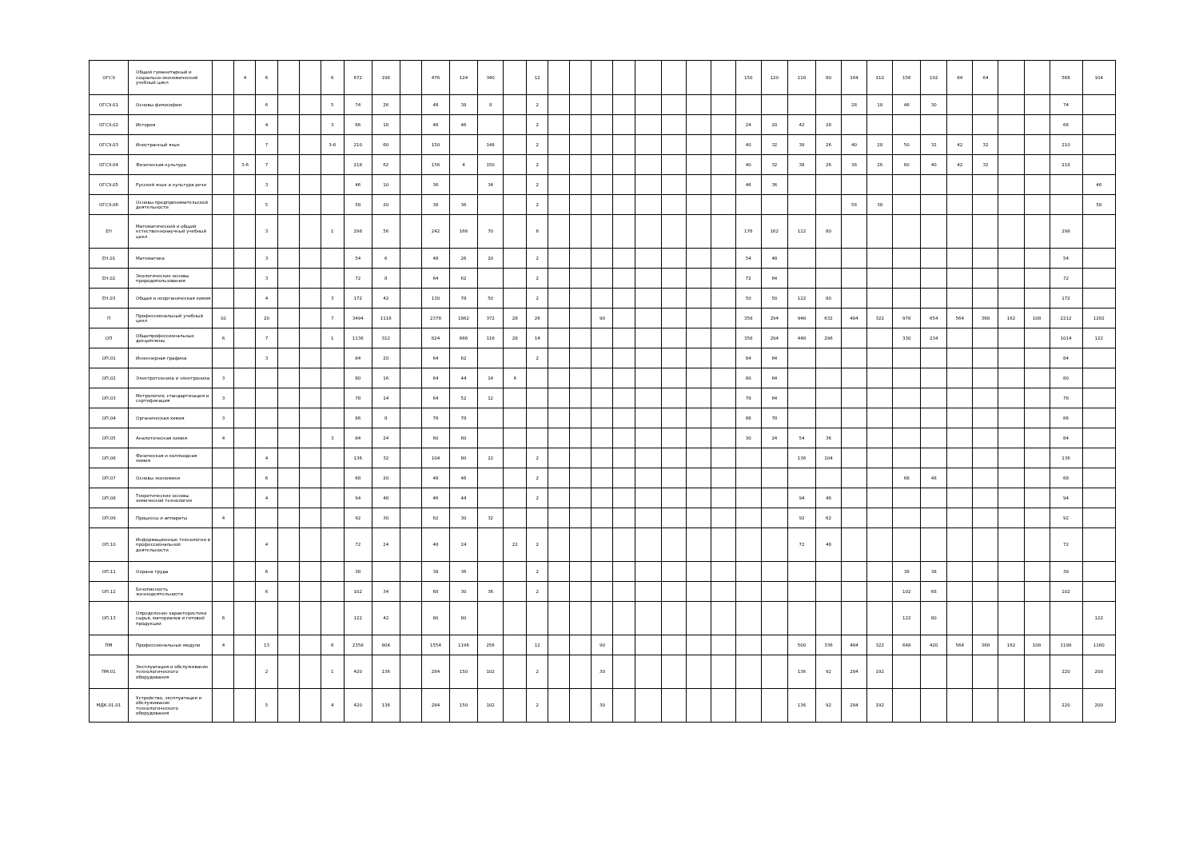| ОГСЭ | Общий гуманитарный и социально-экономический учебный цикл | | 4 | 6 | | | 6 | 672 | 196 | | 476 | 124 | 340 | | 12 | | | | | | | | | 150 | 120 | 118 | 80 | 164 | 110 | 156 | 102 | 84 | 64 | | | 568 | 104 |
| ОГСЭ.01 | Основы философии | | | 6 | | | 5 | 74 | 26 | | 48 | 38 | 8 | | 2 | | | | | | | | | | | | | 28 | 18 | 46 | 30 | | | | | 74 | |
| ОГСЭ.02 | История | | | 4 | | | 3 | 66 | 18 | | 48 | 46 | | | 2 | | | | | | | | | 24 | 20 | 42 | 28 | | | | | | | | | 66 | |
| ОГСЭ.03 | Иностранный язык | | | 7 | | | 3-6 | 210 | 60 | | 150 | | 148 | | 2 | | | | | | | | | 40 | 32 | 38 | 26 | 40 | 28 | 50 | 32 | 42 | 32 | | | 210 | |
| ОГСЭ.04 | Физическая культура | | 3-6 | 7 | | | | 218 | 62 | | 156 | 4 | 150 | | 2 | | | | | | | | | 40 | 32 | 38 | 26 | 38 | 26 | 60 | 40 | 42 | 32 | | | 218 | |
| ОГСЭ.05 | Русский язык и культура речи | | | 3 | | | | 46 | 10 | | 36 | | 34 | | 2 | | | | | | | | | 46 | 36 | | | | | | | | | | | | 46 |
| ОГСЭ.06 | Основы предпринимательской деятельности | | | 5 | | | | 58 | 20 | | 38 | 36 | | | 2 | | | | | | | | | | | | | 58 | 38 | | | | | | | | 58 |
| ЕН | Математический и общий естественнонаучный учебный цикл | | | 3 | | | 1 | 298 | 56 | | 242 | 166 | 70 | | 6 | | | | | | | | | 176 | 162 | 122 | 80 | | | | | | | | | 298 | |
| ЕН.01 | Математика | | | 3 | | | | 54 | 6 | | 48 | 26 | 20 | | 2 | | | | | | | | | 54 | 48 | | | | | | | | | | | 54 | |
| ЕН.02 | Экологические основы природопользования | | | 3 | | | | 72 | 8 | | 64 | 62 | | | 2 | | | | | | | | | 72 | 64 | | | | | | | | | | | 72 | |
| ЕН.03 | Общая и неорганическая химия | | | 4 | | | 3 | 172 | 42 | | 130 | 78 | 50 | | 2 | | | | | | | | | 50 | 50 | 122 | 80 | | | | | | | | | 172 | |
| П | Профессиональный учебный цикл | 10 | | 20 | | | 7 | 3494 | 1116 | | 2378 | 1862 | 372 | 28 | 26 | | | 90 | | | | | | 358 | 294 | 948 | 632 | 484 | 322 | 978 | 654 | 564 | 368 | 162 | 108 | 2212 | 1282 |
| ОП | Общепрофессиональные дисциплины | 6 | | 7 | | | 1 | 1136 | 312 | | 824 | 666 | 116 | 28 | 14 | | | | | | | | | 358 | 294 | 448 | 296 | | | 330 | 234 | | | | | 1014 | 122 |
| ОП.01 | Инженерная графика | | | 3 | | | | 84 | 20 | | 64 | 62 | | | 2 | | | | | | | | | 84 | 64 | | | | | | | | | | | 84 | |
| ОП.02 | Электротехника и электроника | 3 | | | | | | 80 | 16 | | 64 | 44 | 14 | 6 | | | | | | | | | | 80 | 64 | | | | | | | | | | | 80 | |
| ОП.03 | Метрология, стандартизация и сертификация | 3 | | | | | | 78 | 14 | | 64 | 52 | 12 | | | | | | | | | | | 78 | 64 | | | | | | | | | | | 78 | |
| ОП.04 | Органическая химия | 3 | | | | | | 86 | 8 | | 78 | 78 | | | | | | | | | | | | 86 | 78 | | | | | | | | | | | 86 | |
| ОП.05 | Аналитическая химия | 4 | | | | | 3 | 84 | 24 | | 60 | 60 | | | | | | | | | | | | 30 | 24 | 54 | 36 | | | | | | | | | 84 | |
| ОП.06 | Физическая и коллоидная химия | | | 4 | | | | 136 | 32 | | 104 | 80 | 22 | | 2 | | | | | | | | | | | 136 | 104 | | | | | | | | | 136 | |
| ОП.07 | Основы экономики | | | 6 | | | | 68 | 20 | | 48 | 46 | | | 2 | | | | | | | | | | | | | | | 68 | 48 | | | | | 68 | |
| ОП.08 | Теоретические основы химической технологии | | | 4 | | | | 94 | 48 | | 46 | 44 | | | 2 | | | | | | | | | | | 94 | 46 | | | | | | | | | 94 | |
| ОП.09 | Процессы и аппараты | 4 | | | | | | 92 | 30 | | 62 | 30 | 32 | | | | | | | | | | | | | 92 | 62 | | | | | | | | | 92 | |
| ОП.10 | Информационные технологии в профессиональной деятельности | | | 4 | | | | 72 | 24 | | 48 | 24 | | 22 | 2 | | | | | | | | | | | 72 | 48 | | | | | | | | | 72 | |
| ОП.11 | Охрана труда | | | 6 | | | | 38 | | | 38 | 36 | | | 2 | | | | | | | | | | | | | | | 38 | 38 | | | | | 38 | |
| ОП.12 | Безопасность жизнедеятельности | | | 6 | | | | 102 | 34 | | 68 | 30 | 36 | | 2 | | | | | | | | | | | | | | | 102 | 68 | | | | | 102 | |
| ОП.13 | Определение характеристики сырья, материалов и готовой продукции | 6 | | | | | | 122 | 42 | | 80 | 80 | | | | | | | | | | | | | | | | | | 122 | 80 | | | | | | 122 |
| ПМ | Профессиональные модули | 4 | | 13 | | | 6 | 2358 | 804 | | 1554 | 1196 | 256 | | 12 | | | 90 | | | | | | | | 500 | 336 | 484 | 322 | 648 | 420 | 564 | 368 | 162 | 108 | 1198 | 1160 |
| ПМ.01 | Эксплуатация и обслуживание технологического оборудования | | | 2 | | | 1 | 420 | 136 | | 284 | 150 | 102 | | 2 | | | 30 | | | | | | | | 136 | 92 | 284 | 192 | | | | | | | 220 | 200 |
| МДК.01.01 | Устройство, эксплуатация и обслуживание технологического оборудования | | | 5 | | | 4 | 420 | 136 | | 284 | 150 | 102 | | 2 | | | 30 | | | | | | | | 136 | 92 | 284 | 192 | | | | | | | 220 | 200 |